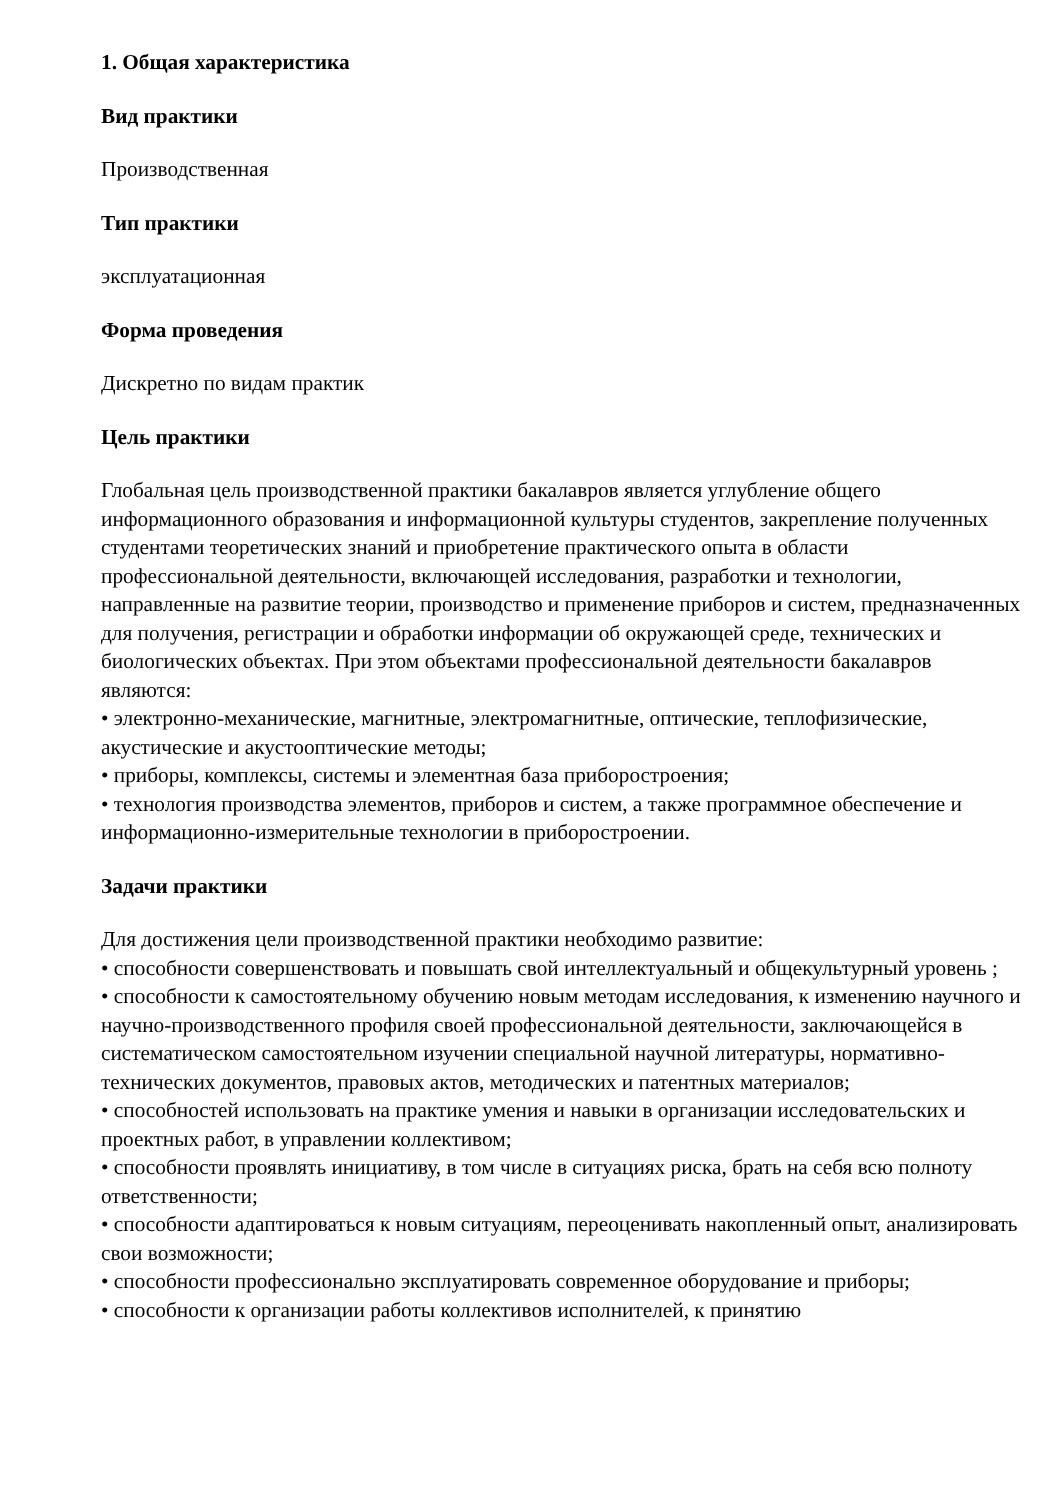1. Общая характеристика
Вид практики
Производственная
Тип практики
эксплуатационная
Форма проведения
Дискретно по видам практик
Цель практики
Глобальная цель производственной практики бакалавров является углубление общего информационного образования и информационной культуры студентов, закрепление полученных студентами теоретических знаний и приобретение практического опыта в области профессиональной деятельности, включающей исследования, разработки и технологии, направленные на развитие теории, производство и применение приборов и систем, предназначенных для получения, регистрации и обработки информации об окружающей среде, технических и биологических объектах. При этом объектами профессиональной деятельности бакалавров являются:
• электронно-механические, магнитные, электромагнитные, оптические, теплофизические, акустические и акустооптические методы;
• приборы, комплексы, системы и элементная база приборостроения;
• технология производства элементов, приборов и систем, а также программное обеспечение и информационно-измерительные технологии в приборостроении.
Задачи практики
Для достижения цели производственной практики необходимо развитие:
• способности совершенствовать и повышать свой интеллектуальный и общекультурный уровень ;
• способности к самостоятельному обучению новым методам исследования, к изменению научного и научно-производственного профиля своей профессиональной деятельности, заключающейся в систематическом самостоятельном изучении специальной научной литературы, нормативно-технических документов, правовых актов, методических и патентных материалов;
• способностей использовать на практике умения и навыки в организации исследовательских и проектных работ, в управлении коллективом;
• способности проявлять инициативу, в том числе в ситуациях риска, брать на себя всю полноту ответственности;
• способности адаптироваться к новым ситуациям, переоценивать накопленный опыт, анализировать свои возможности;
• способности профессионально эксплуатировать современное оборудование и приборы;
• способности к организации работы коллективов исполнителей, к принятию